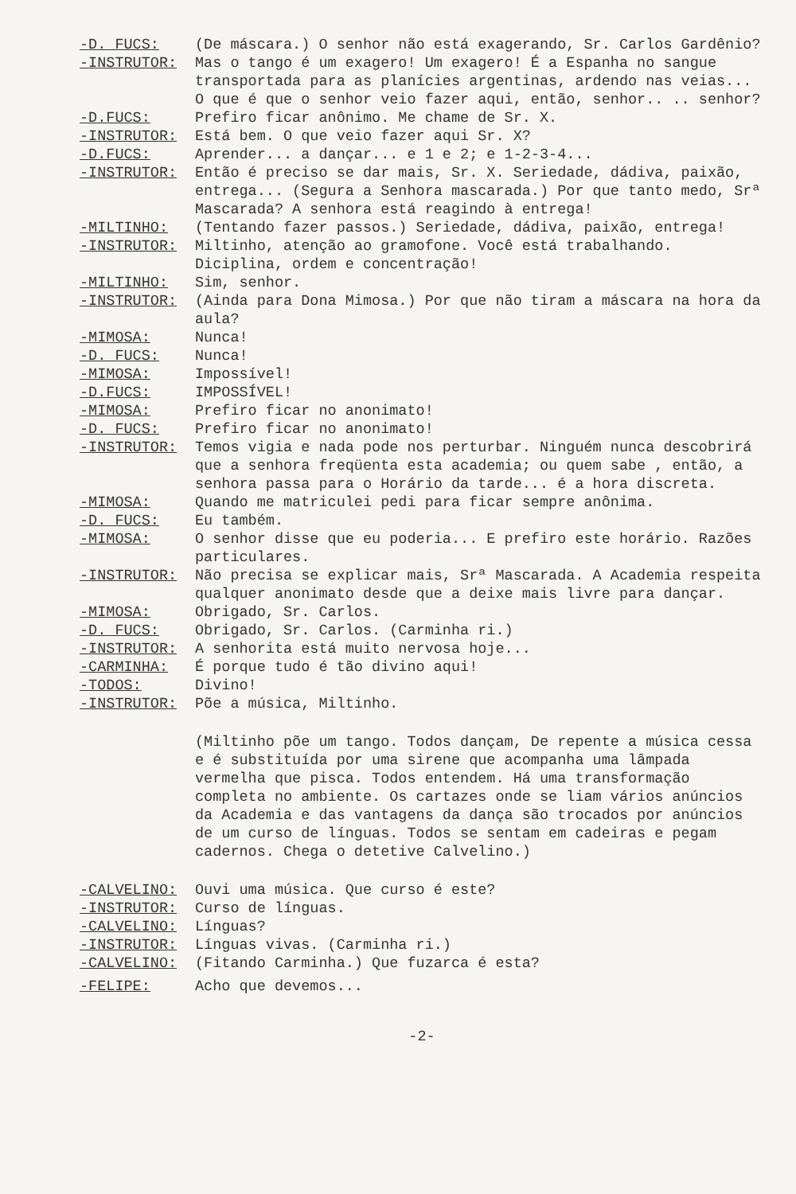-D. FUCS: (De máscara.) O senhor não está exagerando, Sr. Carlos Gardênio?
-INSTRUTOR: Mas o tango é um exagero! Um exagero! É a Espanha no sangue transportada para as planícies argentinas, ardendo nas veias... O que é que o senhor veio fazer aqui, então, senhor.. .. senhor?
-D.FUCS: Prefiro ficar anônimo. Me chame de Sr. X.
-INSTRUTOR: Está bem. O que veio fazer aqui Sr. X?
-D.FUCS: Aprender... a dançar... e 1 e 2; e 1-2-3-4...
-INSTRUTOR: Então é preciso se dar mais, Sr. X. Seriedade, dádiva, paixão, entrega... (Segura a Senhora mascarada.) Por que tanto medo, Srª Mascarada? A senhora está reagindo à entrega!
-MILTINHO: (Tentando fazer passos.) Seriedade, dádiva, paixão, entrega!
-INSTRUTOR: Miltinho, atenção ao gramofone. Você está trabalhando. Diciplina, ordem e concentração!
-MILTINHO: Sim, senhor.
-INSTRUTOR: (Ainda para Dona Mimosa.) Por que não tiram a máscara na hora da aula?
-MIMOSA: Nunca!
-D. FUCS: Nunca!
-MIMOSA: Impossível!
-D.FUCS: IMPOSSÍVEL!
-MIMOSA: Prefiro ficar no anonimato!
-D. FUCS: Prefiro ficar no anonimato!
-INSTRUTOR: Temos vigia e nada pode nos perturbar. Ninguém nunca descobrirá que a senhora freqüenta esta academia; ou quem sabe , então, a senhora passa para o Horário da tarde... é a hora discreta.
-MIMOSA: Quando me matriculei pedi para ficar sempre anônima.
-D. FUCS: Eu também.
-MIMOSA: O senhor disse que eu poderia... E prefiro este horário. Razões particulares.
-INSTRUTOR: Não precisa se explicar mais, Srª Mascarada. A Academia respeita qualquer anonimato desde que a deixe mais livre para dançar.
-MIMOSA: Obrigado, Sr. Carlos.
-D. FUCS: Obrigado, Sr. Carlos. (Carminha ri.)
-INSTRUTOR: A senhorita está muito nervosa hoje...
-CARMINHA: É porque tudo é tão divino aqui!
-TODOS: Divino!
-INSTRUTOR: Põe a música, Miltinho.
(Miltinho põe um tango. Todos dançam, De repente a música cessa e é substituída por uma sirene que acompanha uma lâmpada vermelha que pisca. Todos entendem. Há uma transformação completa no ambiente. Os cartazes onde se liam vários anúncios da Academia e das vantagens da dança são trocados por anúncios de um curso de línguas. Todos se sentam em cadeiras e pegam cadernos. Chega o detetive Calvelino.)
-CALVELINO: Ouvi uma música. Que curso é este?
-INSTRUTOR: Curso de línguas.
-CALVELINO: Línguas?
-INSTRUTOR: Línguas vivas. (Carminha ri.)
-CALVELINO: (Fitando Carminha.) Que fuzarca é esta?
-FELIPE: Acho que devemos...
-2-